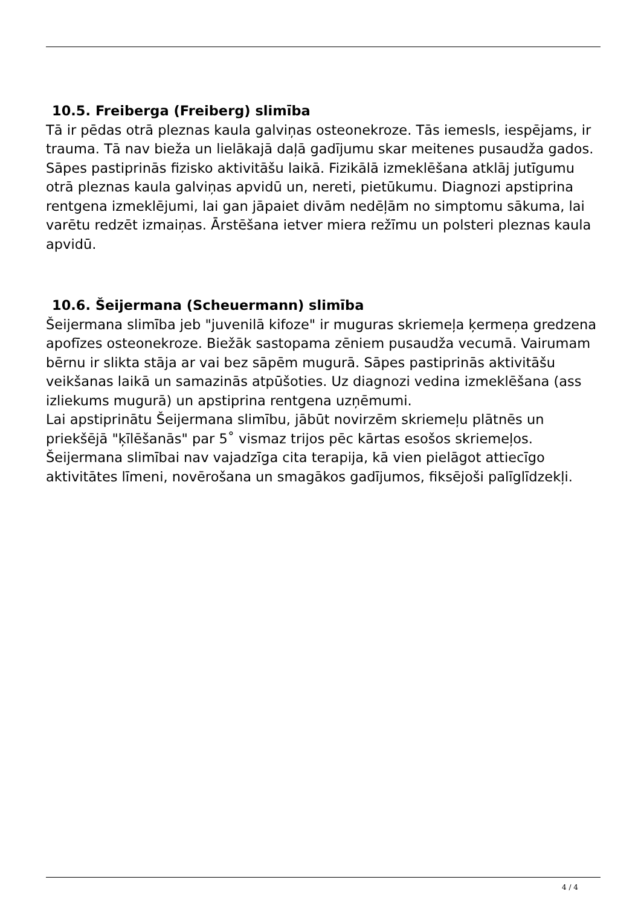10.5. Freiberga (Freiberg) slimība
Tā ir pēdas otrā pleznas kaula galviņas osteonekroze. Tās iemesls, iespējams, ir trauma. Tā nav bieža un lielākajā daļā gadījumu skar meitenes pusaudža gados. Sāpes pastiprinās fizisko aktivitāšu laikā. Fizikālā izmeklēšana atklāj jutīgumu otrā pleznas kaula galviņas apvidū un, nereti, pietūkumu. Diagnozi apstiprina rentgena izmeklējumi, lai gan jāpaiet divām nedēļām no simptomu sākuma, lai varētu redzēt izmaiņas. Ārstēšana ietver miera režīmu un polsteri pleznas kaula apvidū.
10.6. Šeijermana (Scheuermann) slimība
Šeijermana slimība jeb "juvenilā kifoze" ir muguras skriemeļa ķermeņa gredzena apofīzes osteonekroze. Biežāk sastopama zēniem pusaudža vecumā. Vairumam bērnu ir slikta stāja ar vai bez sāpēm mugurā. Sāpes pastiprinās aktivitāšu veikšanas laikā un samazinās atpūšoties. Uz diagnozi vedina izmeklēšana (ass izliekums mugurā) un apstiprina rentgena uzņēmumi.
Lai apstiprinātu Šeijermana slimību, jābūt novirzēm skriemeļu plātnēs un priekšējā "ķīlēšanās" par 5˚ vismaz trijos pēc kārtas esošos skriemeļos.
Šeijermana slimībai nav vajadzīga cita terapija, kā vien pielāgot attiecīgo aktivitātes līmeni, novērošana un smagākos gadījumos, fiksējoši palīglīdzekļi.
4 / 4